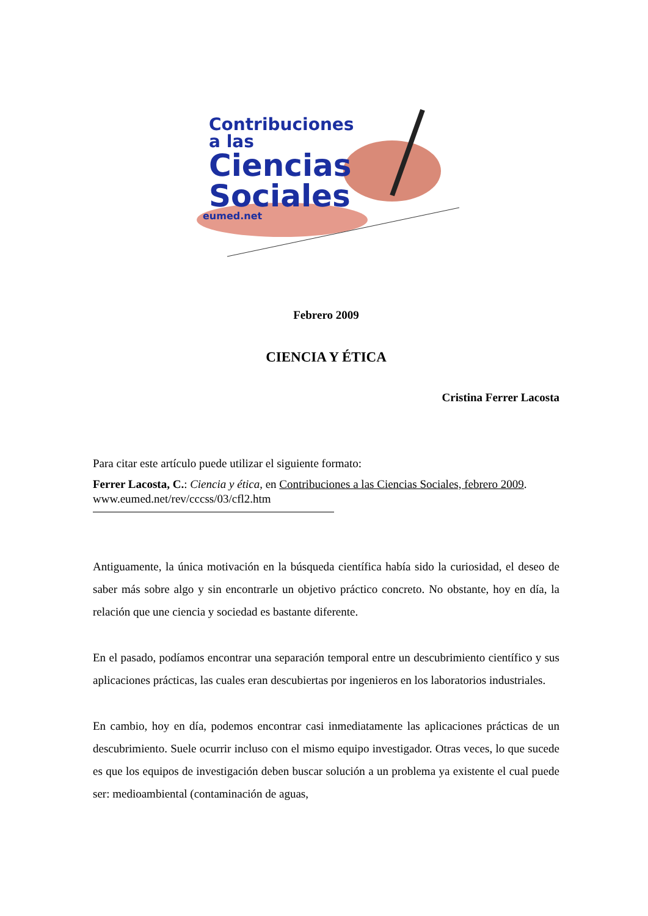Contribuciones
a las
Ciencias
Sociales
eumed.net
Febrero 2009
CIENCIA Y ÉTICA
Cristina Ferrer Lacosta
Para citar este artículo puede utilizar el siguiente formato:
Ferrer Lacosta, C.: Ciencia y ética, en Contribuciones a las Ciencias Sociales, febrero 2009. www.eumed.net/rev/cccss/03/cfl2.htm
Antiguamente, la única motivación en la búsqueda científica había sido la curiosidad, el deseo de saber más sobre algo y sin encontrarle un objetivo práctico concreto. No obstante, hoy en día, la relación que une ciencia y sociedad es bastante diferente.
En el pasado, podíamos encontrar una separación temporal entre un descubrimiento científico y sus aplicaciones prácticas, las cuales eran descubiertas por ingenieros en los laboratorios industriales.
En cambio, hoy en día, podemos encontrar casi inmediatamente las aplicaciones prácticas de un descubrimiento. Suele ocurrir incluso con el mismo equipo investigador. Otras veces, lo que sucede es que los equipos de investigación deben buscar solución a un problema ya existente el cual puede ser: medioambiental (contaminación de aguas,